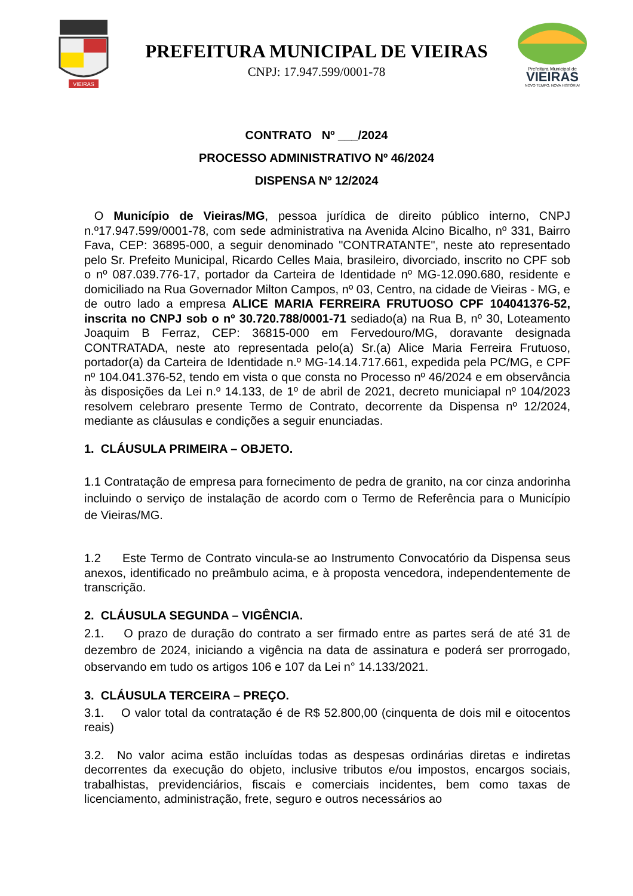VIEIRAS
PREFEITURA MUNICIPAL DE VIEIRAS
CNPJ: 17.947.599/0001-78
Prefeitura Municipal de
VIEIRAS
NOVO TEMPO, NOVA HISTÓRIA!
CONTRATO Nº ___/2024
PROCESSO ADMINISTRATIVO Nº 46/2024
DISPENSA Nº 12/2024
O Município de Vieiras/MG, pessoa jurídica de direito público interno, CNPJ n.º17.947.599/0001-78, com sede administrativa na Avenida Alcino Bicalho, nº 331, Bairro Fava, CEP: 36895-000, a seguir denominado "CONTRATANTE", neste ato representado pelo Sr. Prefeito Municipal, Ricardo Celles Maia, brasileiro, divorciado, inscrito no CPF sob o nº 087.039.776-17, portador da Carteira de Identidade nº MG-12.090.680, residente e domiciliado na Rua Governador Milton Campos, nº 03, Centro, na cidade de Vieiras - MG, e de outro lado a empresa ALICE MARIA FERREIRA FRUTUOSO CPF 104041376-52, inscrita no CNPJ sob o nº 30.720.788/0001-71 sediado(a) na Rua B, nº 30, Loteamento Joaquim B Ferraz, CEP: 36815-000 em Fervedouro/MG, doravante designada CONTRATADA, neste ato representada pelo(a) Sr.(a) Alice Maria Ferreira Frutuoso, portador(a) da Carteira de Identidade n.º MG-14.14.717.661, expedida pela PC/MG, e CPF nº 104.041.376-52, tendo em vista o que consta no Processo nº 46/2024 e em observância às disposições da Lei n.º 14.133, de 1º de abril de 2021, decreto municiapal nº 104/2023 resolvem celebraro presente Termo de Contrato, decorrente da Dispensa nº 12/2024, mediante as cláusulas e condições a seguir enunciadas.
1. CLÁUSULA PRIMEIRA – OBJETO.
1.1 Contratação de empresa para fornecimento de pedra de granito, na cor cinza andorinha incluindo o serviço de instalação de acordo com o Termo de Referência para o Município de Vieiras/MG.
1.2 Este Termo de Contrato vincula-se ao Instrumento Convocatório da Dispensa seus anexos, identificado no preâmbulo acima, e à proposta vencedora, independentemente de transcrição.
2. CLÁUSULA SEGUNDA – VIGÊNCIA.
2.1. O prazo de duração do contrato a ser firmado entre as partes será de até 31 de dezembro de 2024, iniciando a vigência na data de assinatura e poderá ser prorrogado, observando em tudo os artigos 106 e 107 da Lei n° 14.133/2021.
3. CLÁUSULA TERCEIRA – PREÇO.
3.1. O valor total da contratação é de R$ 52.800,00 (cinquenta de dois mil e oitocentos reais)
3.2. No valor acima estão incluídas todas as despesas ordinárias diretas e indiretas decorrentes da execução do objeto, inclusive tributos e/ou impostos, encargos sociais, trabalhistas, previdenciários, fiscais e comerciais incidentes, bem como taxas de licenciamento, administração, frete, seguro e outros necessários ao